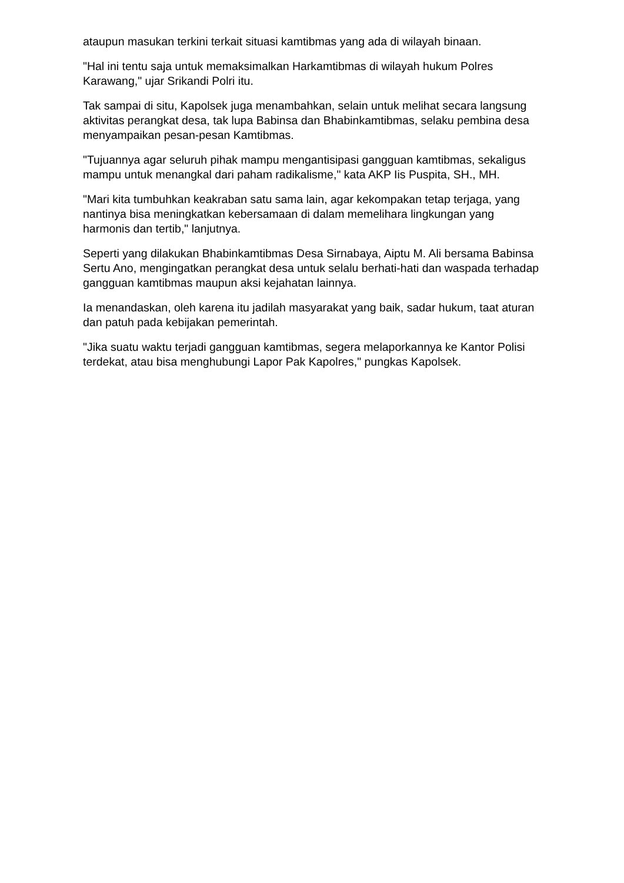ataupun masukan terkini terkait situasi kamtibmas yang ada di wilayah binaan.
"Hal ini tentu saja untuk memaksimalkan Harkamtibmas di wilayah hukum Polres Karawang," ujar Srikandi Polri itu.
Tak sampai di situ, Kapolsek juga menambahkan, selain untuk melihat secara langsung aktivitas perangkat desa, tak lupa Babinsa dan Bhabinkamtibmas, selaku pembina desa menyampaikan pesan-pesan Kamtibmas.
"Tujuannya agar seluruh pihak mampu mengantisipasi gangguan kamtibmas, sekaligus mampu untuk menangkal dari paham radikalisme," kata AKP Iis Puspita, SH., MH.
"Mari kita tumbuhkan keakraban satu sama lain, agar kekompakan tetap terjaga, yang nantinya bisa meningkatkan kebersamaan di dalam memelihara lingkungan yang harmonis dan tertib," lanjutnya.
Seperti yang dilakukan Bhabinkamtibmas Desa Sirnabaya, Aiptu M. Ali bersama Babinsa Sertu Ano, mengingatkan perangkat desa untuk selalu berhati-hati dan waspada terhadap gangguan kamtibmas maupun aksi kejahatan lainnya.
Ia menandaskan, oleh karena itu jadilah masyarakat yang baik, sadar hukum, taat aturan dan patuh pada kebijakan pemerintah.
"Jika suatu waktu terjadi gangguan kamtibmas, segera melaporkannya ke Kantor Polisi terdekat, atau bisa menghubungi Lapor Pak Kapolres," pungkas Kapolsek.